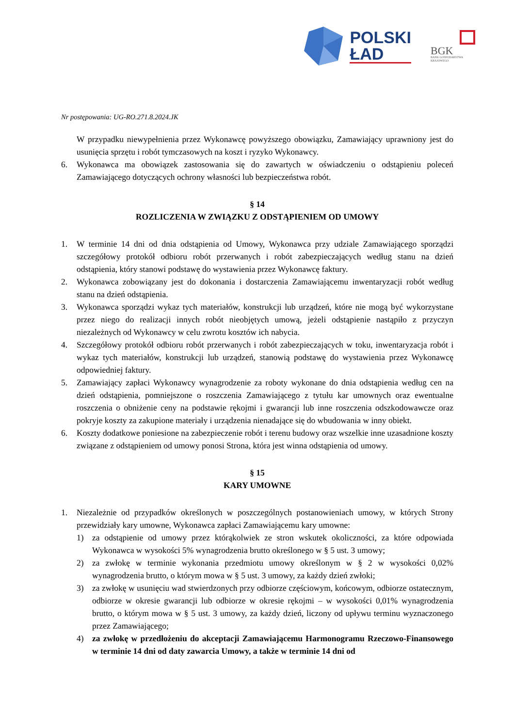POLSKI
ŁAD
BGK
BANK GOSPODARSTWA
KRAJOWEGO
Nr postępowania: UG-RO.271.8.2024.JK
W przypadku niewypełnienia przez Wykonawcę powyższego obowiązku, Zamawiający uprawniony jest do usunięcia sprzętu i robót tymczasowych na koszt i ryzyko Wykonawcy.
6. Wykonawca ma obowiązek zastosowania się do zawartych w oświadczeniu o odstąpieniu poleceń Zamawiającego dotyczących ochrony własności lub bezpieczeństwa robót.
§ 14
ROZLICZENIA W ZWIĄZKU Z ODSTĄPIENIEM OD UMOWY
1. W terminie 14 dni od dnia odstąpienia od Umowy, Wykonawca przy udziale Zamawiającego sporządzi szczegółowy protokół odbioru robót przerwanych i robót zabezpieczających według stanu na dzień odstąpienia, który stanowi podstawę do wystawienia przez Wykonawcę faktury.
2. Wykonawca zobowiązany jest do dokonania i dostarczenia Zamawiającemu inwentaryzacji robót według stanu na dzień odstąpienia.
3. Wykonawca sporządzi wykaz tych materiałów, konstrukcji lub urządzeń, które nie mogą być wykorzystane przez niego do realizacji innych robót nieobjętych umową, jeżeli odstąpienie nastąpiło z przyczyn niezależnych od Wykonawcy w celu zwrotu kosztów ich nabycia.
4. Szczegółowy protokół odbioru robót przerwanych i robót zabezpieczających w toku, inwentaryzacja robót i wykaz tych materiałów, konstrukcji lub urządzeń, stanowią podstawę do wystawienia przez Wykonawcę odpowiedniej faktury.
5. Zamawiający zapłaci Wykonawcy wynagrodzenie za roboty wykonane do dnia odstąpienia według cen na dzień odstąpienia, pomniejszone o roszczenia Zamawiającego z tytułu kar umownych oraz ewentualne roszczenia o obniżenie ceny na podstawie rękojmi i gwarancji lub inne roszczenia odszkodowawcze oraz pokryje koszty za zakupione materiały i urządzenia nienadające się do wbudowania w inny obiekt.
6. Koszty dodatkowe poniesione na zabezpieczenie robót i terenu budowy oraz wszelkie inne uzasadnione koszty związane z odstąpieniem od umowy ponosi Strona, która jest winna odstąpienia od umowy.
§ 15
KARY UMOWNE
1. Niezależnie od przypadków określonych w poszczególnych postanowieniach umowy, w których Strony przewidziały kary umowne, Wykonawca zapłaci Zamawiającemu kary umowne:
1) za odstąpienie od umowy przez którąkolwiek ze stron wskutek okoliczności, za które odpowiada Wykonawca w wysokości 5% wynagrodzenia brutto określonego w § 5 ust. 3 umowy;
2) za zwłokę w terminie wykonania przedmiotu umowy określonym w § 2 w wysokości 0,02% wynagrodzenia brutto, o którym mowa w § 5 ust. 3 umowy, za każdy dzień zwłoki;
3) za zwłokę w usunięciu wad stwierdzonych przy odbiorze częściowym, końcowym, odbiorze ostatecznym, odbiorze w okresie gwarancji lub odbiorze w okresie rękojmi – w wysokości 0,01% wynagrodzenia brutto, o którym mowa w § 5 ust. 3 umowy, za każdy dzień, liczony od upływu terminu wyznaczonego przez Zamawiającego;
4) za zwłokę w przedłożeniu do akceptacji Zamawiającemu Harmonogramu Rzeczowo-Finansowego w terminie 14 dni od daty zawarcia Umowy, a także w terminie 14 dni od